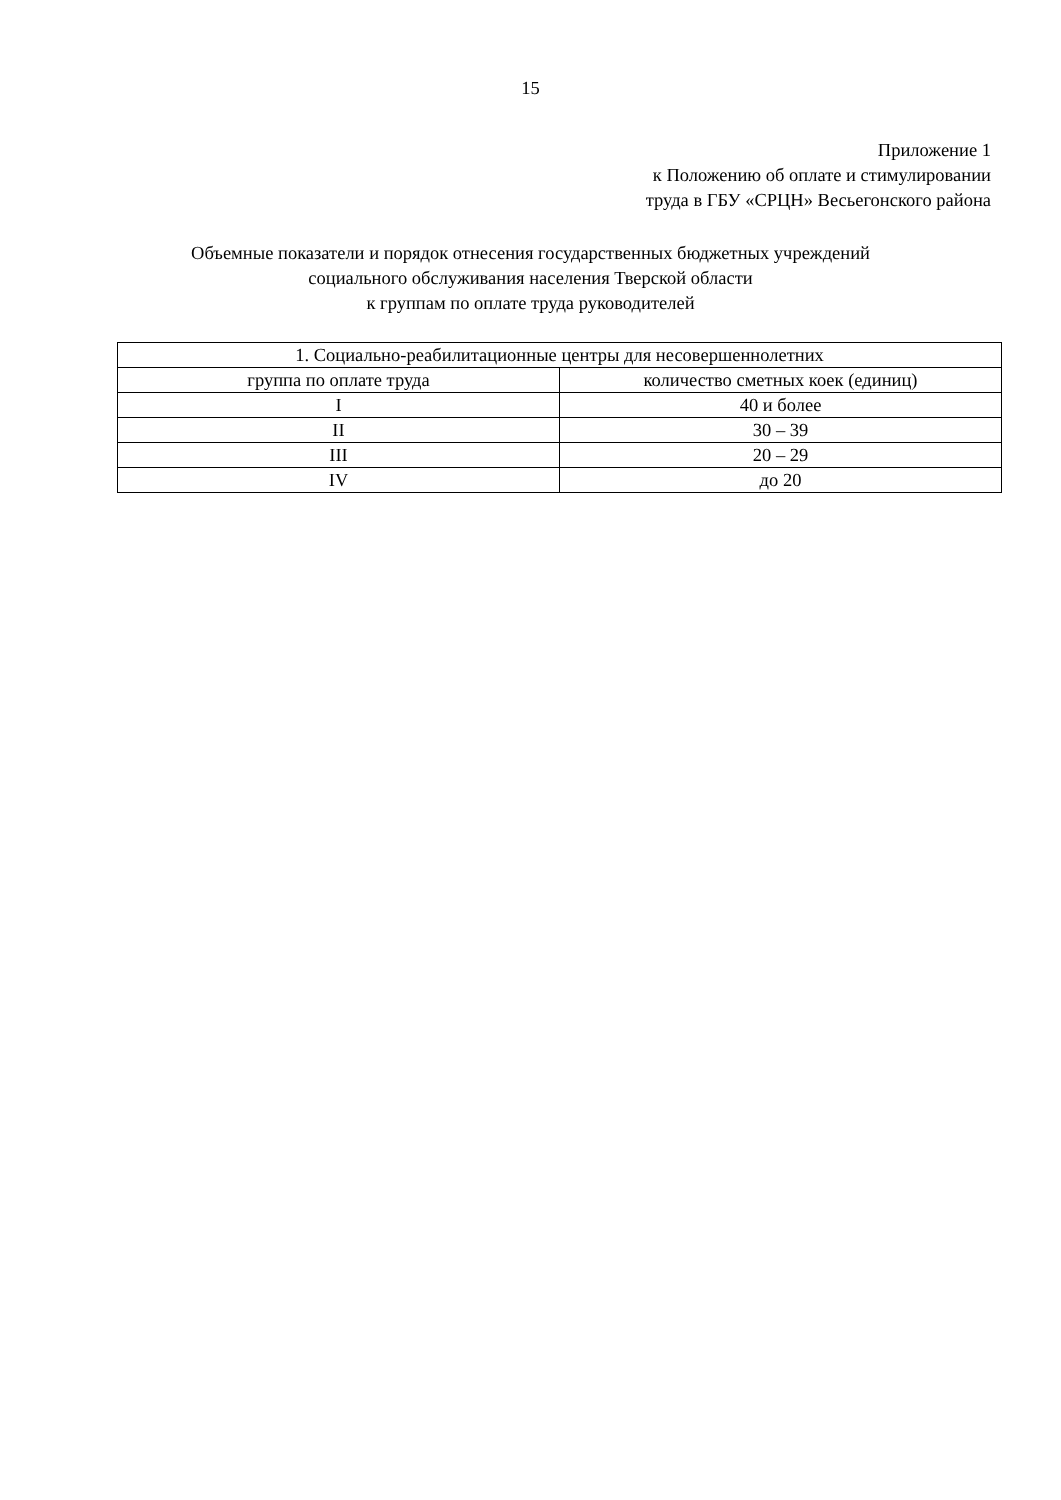15
Приложение 1
к Положению об оплате и стимулировании
труда в ГБУ «СРЦН» Весьегонского района
Объемные показатели и порядок отнесения государственных бюджетных учреждений
социального обслуживания населения Тверской области
к группам по оплате труда руководителей
| 1. Социально-реабилитационные центры для несовершеннолетних | |
| --- | --- |
| группа по оплате труда | количество сметных коек (единиц) |
| I | 40 и более |
| II | 30 – 39 |
| III | 20 – 29 |
| IV | до 20 |